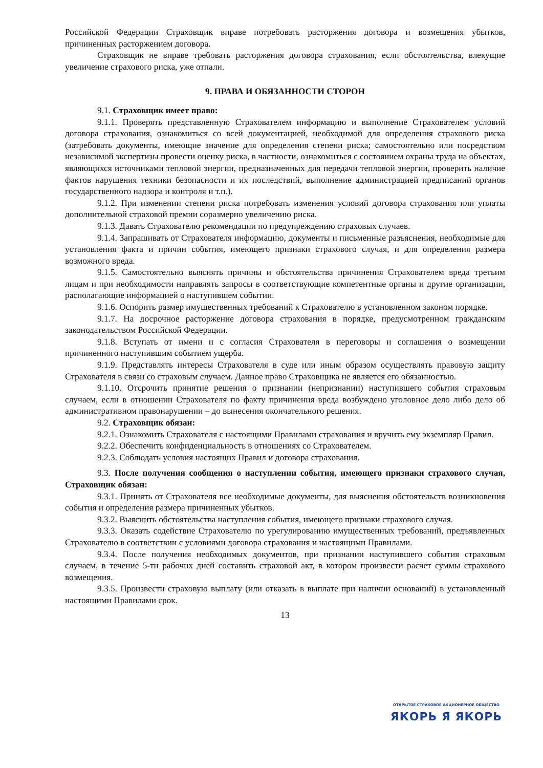Российской Федерации Страховщик вправе потребовать расторжения договора и возмещения убытков, причиненных расторжением договора.
Страховщик не вправе требовать расторжения договора страхования, если обстоятельства, влекущие увеличение страхового риска, уже отпали.
9. ПРАВА И ОБЯЗАННОСТИ СТОРОН
9.1. Страховщик имеет право:
9.1.1. Проверять представленную Страхователем информацию и выполнение Страхователем условий договора страхования, ознакомиться со всей документацией, необходимой для определения страхового риска (затребовать документы, имеющие значение для определения степени риска; самостоятельно или посредством независимой экспертизы провести оценку риска, в частности, ознакомиться с состоянием охраны труда на объектах, являющихся источниками тепловой энергии, предназначенных для передачи тепловой энергии, проверить наличие фактов нарушения техники безопасности и их последствий, выполнение администрацией предписаний органов государственного надзора и контроля и т.п.).
9.1.2. При изменении степени риска потребовать изменения условий договора страхования или уплаты дополнительной страховой премии соразмерно увеличению риска.
9.1.3. Давать Страхователю рекомендации по предупреждению страховых случаев.
9.1.4. Запрашивать от Страхователя информацию, документы и письменные разъяснения, необходимые для установления факта и причин события, имеющего признаки страхового случая, и для определения размера возможного вреда.
9.1.5. Самостоятельно выяснять причины и обстоятельства причинения Страхователем вреда третьим лицам и при необходимости направлять запросы в соответствующие компетентные органы и другие организации, располагающие информацией о наступившем событии.
9.1.6. Оспорить размер имущественных требований к Страхователю в установленном законом порядке.
9.1.7. На досрочное расторжение договора страхования в порядке, предусмотренном гражданским законодательством Российской Федерации.
9.1.8. Вступать от имени и с согласия Страхователя в переговоры и соглашения о возмещении причиненного наступившим событием ущерба.
9.1.9. Представлять интересы Страхователя в суде или иным образом осуществлять правовую защиту Страхователя в связи со страховым случаем. Данное право Страховщика не является его обязанностью.
9.1.10. Отсрочить принятие решения о признании (непризнании) наступившего события страховым случаем, если в отношении Страхователя по факту причинения вреда возбуждено уголовное дело либо дело об административном правонарушении – до вынесения окончательного решения.
9.2. Страховщик обязан:
9.2.1. Ознакомить Страхователя с настоящими Правилами страхования и вручить ему экземпляр Правил.
9.2.2. Обеспечить конфиденциальность в отношениях со Страхователем.
9.2.3. Соблюдать условия настоящих Правил и договора страхования.
9.3. После получения сообщения о наступлении события, имеющего признаки страхового случая, Страховщик обязан:
9.3.1. Принять от Страхователя все необходимые документы, для выяснения обстоятельств возникновения события и определения размера причиненных убытков.
9.3.2. Выяснить обстоятельства наступления события, имеющего признаки страхового случая.
9.3.3. Оказать содействие Страхователю по урегулированию имущественных требований, предъявленных Страхователю в соответствии с условиями договора страхования и настоящими Правилами.
9.3.4. После получения необходимых документов, при признании наступившего события страховым случаем, в течение 5-ти рабочих дней составить страховой акт, в котором произвести расчет суммы страхового возмещения.
9.3.5. Произвести страховую выплату (или отказать в выплате при наличии оснований) в установленный настоящими Правилами срок.
13
ОТКРЫТОЕ СТРАХОВОЕ АКЦИОНЕРНОЕ ОБЩЕСТВО
ЯКОРЬ Я ЯКОРЬ